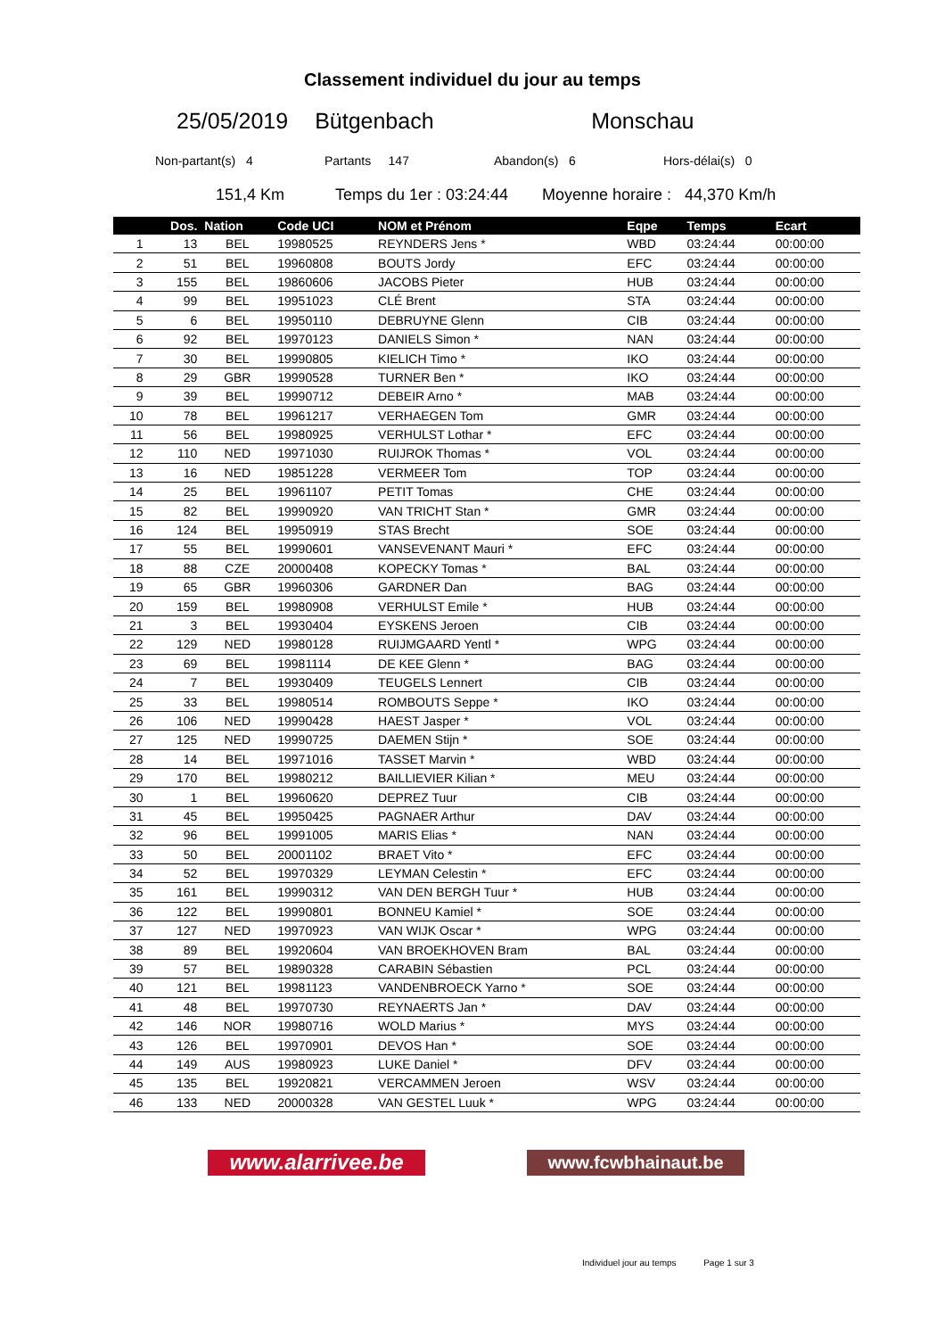Classement individuel du jour au temps
25/05/2019 Bütgenbach Monschau
Non-partant(s) 4 Partants 147 Abandon(s) 6 Hors-délai(s) 0
151,4 Km Temps du 1er : 03:24:44 Moyenne horaire : 44,370 Km/h
| | Dos. | Nation | Code UCI | NOM et Prénom | Eqpe | Temps | Ecart |
| --- | --- | --- | --- | --- | --- | --- | --- |
| 1 | 13 | BEL | 19980525 | REYNDERS Jens * | WBD | 03:24:44 | 00:00:00 |
| 2 | 51 | BEL | 19960808 | BOUTS Jordy | EFC | 03:24:44 | 00:00:00 |
| 3 | 155 | BEL | 19860606 | JACOBS Pieter | HUB | 03:24:44 | 00:00:00 |
| 4 | 99 | BEL | 19951023 | CLÉ Brent | STA | 03:24:44 | 00:00:00 |
| 5 | 6 | BEL | 19950110 | DEBRUYNE Glenn | CIB | 03:24:44 | 00:00:00 |
| 6 | 92 | BEL | 19970123 | DANIELS Simon * | NAN | 03:24:44 | 00:00:00 |
| 7 | 30 | BEL | 19990805 | KIELICH Timo * | IKO | 03:24:44 | 00:00:00 |
| 8 | 29 | GBR | 19990528 | TURNER Ben * | IKO | 03:24:44 | 00:00:00 |
| 9 | 39 | BEL | 19990712 | DEBEIR Arno * | MAB | 03:24:44 | 00:00:00 |
| 10 | 78 | BEL | 19961217 | VERHAEGEN Tom | GMR | 03:24:44 | 00:00:00 |
| 11 | 56 | BEL | 19980925 | VERHULST Lothar * | EFC | 03:24:44 | 00:00:00 |
| 12 | 110 | NED | 19971030 | RUIJROK Thomas * | VOL | 03:24:44 | 00:00:00 |
| 13 | 16 | NED | 19851228 | VERMEER Tom | TOP | 03:24:44 | 00:00:00 |
| 14 | 25 | BEL | 19961107 | PETIT Tomas | CHE | 03:24:44 | 00:00:00 |
| 15 | 82 | BEL | 19990920 | VAN TRICHT Stan * | GMR | 03:24:44 | 00:00:00 |
| 16 | 124 | BEL | 19950919 | STAS Brecht | SOE | 03:24:44 | 00:00:00 |
| 17 | 55 | BEL | 19990601 | VANSEVENANT Mauri * | EFC | 03:24:44 | 00:00:00 |
| 18 | 88 | CZE | 20000408 | KOPECKY Tomas * | BAL | 03:24:44 | 00:00:00 |
| 19 | 65 | GBR | 19960306 | GARDNER Dan | BAG | 03:24:44 | 00:00:00 |
| 20 | 159 | BEL | 19980908 | VERHULST Emile * | HUB | 03:24:44 | 00:00:00 |
| 21 | 3 | BEL | 19930404 | EYSKENS Jeroen | CIB | 03:24:44 | 00:00:00 |
| 22 | 129 | NED | 19980128 | RUIJMGAARD Yentl * | WPG | 03:24:44 | 00:00:00 |
| 23 | 69 | BEL | 19981114 | DE KEE Glenn * | BAG | 03:24:44 | 00:00:00 |
| 24 | 7 | BEL | 19930409 | TEUGELS Lennert | CIB | 03:24:44 | 00:00:00 |
| 25 | 33 | BEL | 19980514 | ROMBOUTS Seppe * | IKO | 03:24:44 | 00:00:00 |
| 26 | 106 | NED | 19990428 | HAEST Jasper * | VOL | 03:24:44 | 00:00:00 |
| 27 | 125 | NED | 19990725 | DAEMEN Stijn * | SOE | 03:24:44 | 00:00:00 |
| 28 | 14 | BEL | 19971016 | TASSET Marvin * | WBD | 03:24:44 | 00:00:00 |
| 29 | 170 | BEL | 19980212 | BAILLIEVIER Kilian * | MEU | 03:24:44 | 00:00:00 |
| 30 | 1 | BEL | 19960620 | DEPREZ Tuur | CIB | 03:24:44 | 00:00:00 |
| 31 | 45 | BEL | 19950425 | PAGNAER Arthur | DAV | 03:24:44 | 00:00:00 |
| 32 | 96 | BEL | 19991005 | MARIS Elias * | NAN | 03:24:44 | 00:00:00 |
| 33 | 50 | BEL | 20001102 | BRAET Vito * | EFC | 03:24:44 | 00:00:00 |
| 34 | 52 | BEL | 19970329 | LEYMAN Celestin * | EFC | 03:24:44 | 00:00:00 |
| 35 | 161 | BEL | 19990312 | VAN DEN BERGH Tuur * | HUB | 03:24:44 | 00:00:00 |
| 36 | 122 | BEL | 19990801 | BONNEU Kamiel * | SOE | 03:24:44 | 00:00:00 |
| 37 | 127 | NED | 19970923 | VAN WIJK Oscar * | WPG | 03:24:44 | 00:00:00 |
| 38 | 89 | BEL | 19920604 | VAN BROEKHOVEN Bram | BAL | 03:24:44 | 00:00:00 |
| 39 | 57 | BEL | 19890328 | CARABIN Sébastien | PCL | 03:24:44 | 00:00:00 |
| 40 | 121 | BEL | 19981123 | VANDENBROECK Yarno * | SOE | 03:24:44 | 00:00:00 |
| 41 | 48 | BEL | 19970730 | REYNAERTS Jan * | DAV | 03:24:44 | 00:00:00 |
| 42 | 146 | NOR | 19980716 | WOLD Marius * | MYS | 03:24:44 | 00:00:00 |
| 43 | 126 | BEL | 19970901 | DEVOS Han * | SOE | 03:24:44 | 00:00:00 |
| 44 | 149 | AUS | 19980923 | LUKE Daniel * | DFV | 03:24:44 | 00:00:00 |
| 45 | 135 | BEL | 19920821 | VERCAMMEN Jeroen | WSV | 03:24:44 | 00:00:00 |
| 46 | 133 | NED | 20000328 | VAN GESTEL Luuk * | WPG | 03:24:44 | 00:00:00 |
www.alarrivee.be
www.fcwbhainaut.be
Individuel jour au temps Page 1 sur 3